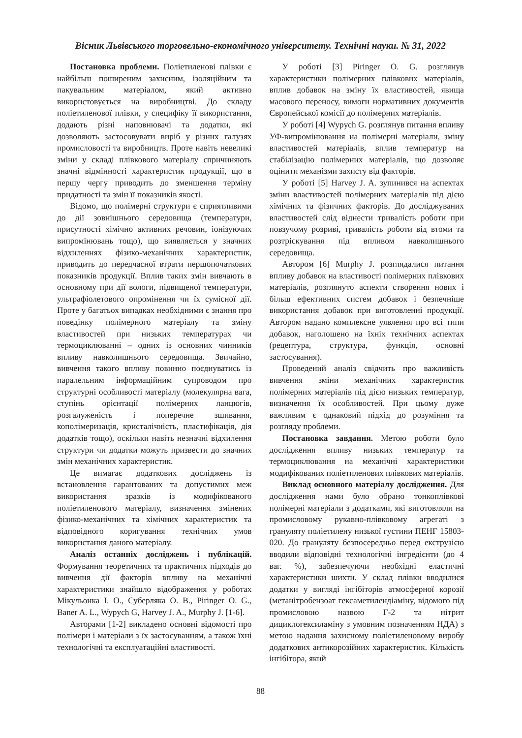Вісник Львівського торговельно-економічного університету. Технічні науки. № 31, 2022
Постановка проблеми. Поліетиленові плівки є найбільш поширеним захисним, ізоляційним та пакувальним матеріалом, який активно використовується на виробництві. До складу поліетиленової плівки, у специфіку її використання, додають різні наповнювачі та додатки, які дозволяють застосовувати виріб у різних галузях промисловості та виробництв. Проте навіть невеликі зміни у складі плівкового матеріалу спричиняють значні відмінності характеристик продукції, що в першу чергу приводить до зменшення терміну придатності та змін її показників якості.
Відомо, що полімерні структури є сприятливими до дії зовнішнього середовища (температури, присутності хімічно активних речовин, іонізуючих випромінювань тощо), що виявляється у значних відхиленнях фізико-механічних характеристик, приводить до передчасної втрати першопочаткових показників продукції. Вплив таких змін вивчають в основному при дії вологи, підвищеної температури, ультрафіолетового опромінення чи їх сумісної дії. Проте у багатьох випадках необхідними є знання про поведінку полімерного матеріалу та зміну властивостей при низьких температурах чи термоциклюванні – одних із основних чинників впливу навколишнього середовища. Звичайно, вивчення такого впливу повинно поєднуватись із паралельним інформаційним супроводом про структурні особливості матеріалу (молекулярна вага, ступінь орієнтації полімерних ланцюгів, розгалуженість і поперечне зшивання, кополімеризація, кристалічність, пластифікація, дія додатків тощо), оскільки навіть незначні відхилення структури чи додатки можуть призвести до значних змін механічних характеристик.
Це вимагає додаткових досліджень із встановлення гарантованих та допустимих меж використання зразків із модифікованого поліетиленового матеріалу, визначення змінених фізико-механічних та хімічних характеристик та відповідного коригування технічних умов використання даного матеріалу.
Аналіз останніх досліджень і публікацій. Формування теоретичних та практичних підходів до вивчення дії факторів впливу на механічні характеристики знайшло відображення у роботах Мікульонка І. О., Суберляка О. В., Piringer O. G., Baner A. L., Wypych G, Harvey J. A., Murphy J. [1-6].
Авторами [1-2] викладено основні відомості про полімери і матеріали з їх застосуванням, а також їхні технологічні та експлуатаційні властивості.
У роботі [3] Piringer O. G. розглянув характеристики полімерних плівкових матеріалів, вплив добавок на зміну їх властивостей, явища масового переносу, вимоги нормативних документів Європейської комісії до полімерних матеріалів.
У роботі [4] Wypych G. розглянув питання впливу УФ-випромінювання на полімерні матеріали, зміну властивостей матеріалів, вплив температур на стабілізацію полімерних матеріалів, що дозволяє оцінити механізми захисту від факторів.
У роботі [5] Harvey J. A. зупинився на аспектах зміни властивостей полімерних матеріалів під дією хімічних та фізичних факторів. До досліджуваних властивостей слід віднести тривалість роботи при повзучому розриві, тривалість роботи від втоми та розтріскування під впливом навколишнього середовища.
Автором [6] Murphy J. розглядалися питання впливу добавок на властивості полімерних плівкових матеріалів, розглянуто аспекти створення нових і більш ефективних систем добавок і безпечніше використання добавок при виготовленні продукції. Автором надано комплексне уявлення про всі типи добавок, наголошено на їхніх технічних аспектах (рецептура, структура, функція, основні застосування).
Проведений аналіз свідчить про важливість вивчення зміни механічних характеристик полімерних матеріалів під дією низьких температур, визначення їх особливостей. При цьому дуже важливим є однаковий підхід до розуміння та розгляду проблеми.
Постановка завдання. Метою роботи було дослідження впливу низьких температур та термоциклювання на механічні характеристики модифікованих поліетиленових плівкових матеріалів.
Виклад основного матеріалу дослідження. Для дослідження нами було обрано тонкоплівкові полімерні матеріали з додатками, які виготовляли на промисловому рукавно-плівковому агрегаті з грануляту поліетилену низької густини ПЕНГ 15803-020. До грануляту безпосередньо перед екструзією вводили відповідні технологічні інгредієнти (до 4 ваг. %), забезпечуючи необхідні еластичні характеристики шихти. У склад плівки вводилися додатки у вигляді інгібіторів атмосферної корозії (метанітробензоат гексаметилендіаміну, відомого під промисловою назвою Г-2 та нітрит дициклогексиламіну з умовним позначенням НДА) з метою надання захисному поліетиленовому виробу додаткових антикорозійних характеристик. Кількість інгібітора, який
88